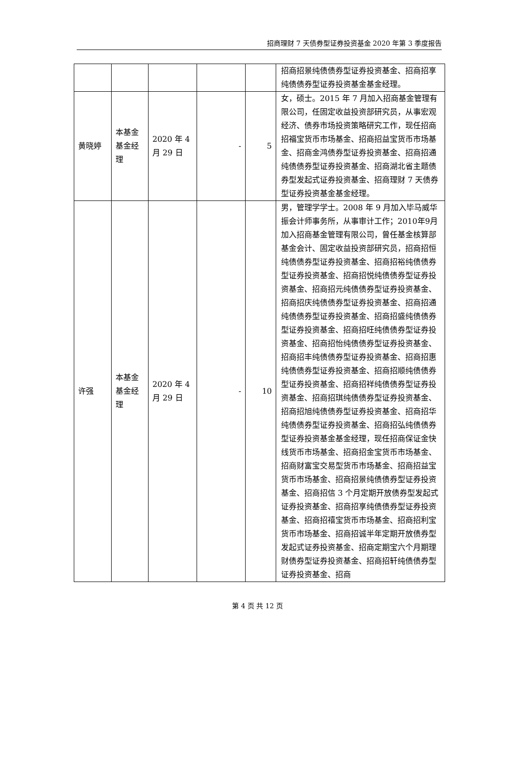招商理财 7 天债券型证券投资基金 2020 年第 3 季度报告
| | | | | | 招商招景纯债债券型证券投资基金、招商招享纯债债券型证券投资基金基金经理。 |
| 黄晓婷 | 本基金基金经理 | 2020 年 4 月 29 日 | - | 5 | 女，硕士。2015 年 7 月加入招商基金管理有限公司，任固定收益投资部研究员，从事宏观经济、债券市场投资策略研究工作，现任招商招福宝货币市场基金、招商招益宝货币市场基金、招商金鸿债券型证券投资基金、招商招通纯债债券型证券投资基金、招商湖北省主题债券型发起式证券投资基金、招商理财 7 天债券型证券投资基金基金经理。 |
| 许强 | 本基金基金经理 | 2020 年 4 月 29 日 | - | 10 | 男，管理学学士。2008 年 9 月加入毕马威华振会计师事务所，从事审计工作；2010年9月加入招商基金管理有限公司，曾任基金核算部基金会计、固定收益投资部研究员，招商招恒纯债债券型证券投资基金、招商招裕纯债债券型证券投资基金、招商招悦纯债债券型证券投资基金、招商招元纯债债券型证券投资基金、招商招庆纯债债券型证券投资基金、招商招通纯债债券型证券投资基金、招商招盛纯债债券型证券投资基金、招商招旺纯债债券型证券投资基金、招商招怡纯债债券型证券投资基金、招商招丰纯债债券型证券投资基金、招商招惠纯债债券型证券投资基金、招商招顺纯债债券型证券投资基金、招商招祥纯债债券型证券投资基金、招商招琪纯债债券型证券投资基金、招商招旭纯债债券型证券投资基金、招商招华纯债债券型证券投资基金、招商招弘纯债债券型证券投资基金基金经理，现任招商保证金快线货币市场基金、招商招金宝货币市场基金、招商财富宝交易型货币市场基金、招商招益宝货币市场基金、招商招景纯债债券型证券投资基金、招商招信 3 个月定期开放债券型发起式证券投资基金、招商招享纯债债券型证券投资基金、招商招禧宝货币市场基金、招商招利宝货币市场基金、招商招诚半年定期开放债券型发起式证券投资基金、招商定期宝六个月期理财债券型证券投资基金、招商招轩纯债债券型证券投资基金、招商 |
第 4 页 共 12 页